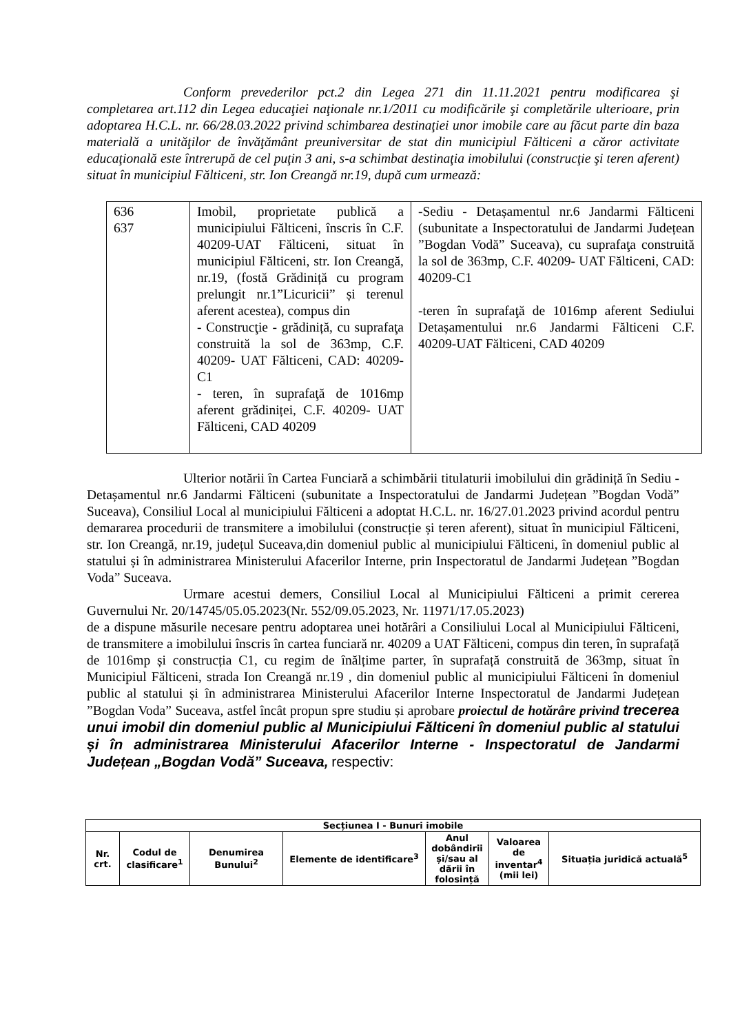Conform prevederilor pct.2 din Legea 271 din 11.11.2021 pentru modificarea şi completarea art.112 din Legea educaţiei naţionale nr.1/2011 cu modificările şi completările ulterioare, prin adoptarea H.C.L. nr. 66/28.03.2022 privind schimbarea destinaţiei unor imobile care au făcut parte din baza materială a unităţilor de învăţământ preuniversitar de stat din municipiul Fălticeni a căror activitate educaţională este întrerupă de cel puţin 3 ani, s-a schimbat destinaţia imobilului (construcţie şi teren aferent) situat în municipiul Fălticeni, str. Ion Creangă nr.19, după cum urmează:
| 636 637 | Imobil, proprietate publică a municipiului Fălticeni, înscris în C.F. 40209-UAT Fălticeni, situat în municipiul Fălticeni, str. Ion Creangă, nr.19, (fostă Grădiniță cu program prelungit nr.1”Licuricii” și terenul aferent acestea), compus din - Construcţie - grădiniță, cu suprafaţa construită la sol de 363mp, C.F. 40209- UAT Fălticeni, CAD: 40209-C1 - teren, în suprafaţă de 1016mp aferent grădiniței, C.F. 40209- UAT Fălticeni, CAD 40209 | -Sediu - Detașamentul nr.6 Jandarmi Fălticeni (subunitate a Inspectoratului de Jandarmi Județean ”Bogdan Vodă” Suceava), cu suprafaţa construită la sol de 363mp, C.F. 40209- UAT Fălticeni, CAD: 40209-C1 -teren în suprafaţă de 1016mp aferent Sediului Detașamentului nr.6 Jandarmi Fălticeni C.F. 40209-UAT Fălticeni, CAD 40209 |
Ulterior notării în Cartea Funciară a schimbării titulaturii imobilului din grădiniță în Sediu - Detașamentul nr.6 Jandarmi Fălticeni (subunitate a Inspectoratului de Jandarmi Județean ”Bogdan Vodă” Suceava), Consiliul Local al municipiului Fălticeni a adoptat H.C.L. nr. 16/27.01.2023 privind acordul pentru demararea procedurii de transmitere a imobilului (construcție și teren aferent), situat în municipiul Fălticeni, str. Ion Creangă, nr.19, județul Suceava,din domeniul public al municipiului Fălticeni, în domeniul public al statului și în administrarea Ministerului Afacerilor Interne, prin Inspectoratul de Jandarmi Județean ”Bogdan Voda” Suceava.
Urmare acestui demers, Consiliul Local al Municipiului Fălticeni a primit cererea Guvernului Nr. 20/14745/05.05.2023(Nr. 552/09.05.2023, Nr. 11971/17.05.2023)
de a dispune măsurile necesare pentru adoptarea unei hotărâri a Consiliului Local al Municipiului Fălticeni, de transmitere a imobilului înscris în cartea funciară nr. 40209 a UAT Fălticeni, compus din teren, în suprafață de 1016mp și construcția C1, cu regim de înălțime parter, în suprafață construită de 363mp, situat în Municipiul Fălticeni, strada Ion Creangă nr.19 , din domeniul public al municipiului Fălticeni în domeniul public al statului și în administrarea Ministerului Afacerilor Interne Inspectoratul de Jandarmi Județean ”Bogdan Voda” Suceava, astfel încât propun spre studiu și aprobare proiectul de hotărâre privind trecerea unui imobil din domeniul public al Municipiului Fălticeni în domeniul public al statului și în administrarea Ministerului Afacerilor Interne - Inspectoratul de Jandarmi Județean „Bogdan Vodă” Suceava, respectiv:
| Secțiunea I - Bunuri imobile | | | | | | |
| --- | --- | --- | --- | --- | --- | --- |
| Nr. crt. | Codul de clasificare<sup>1</sup> | Denumirea Bunului<sup>2</sup> | Elemente de identificare<sup>3</sup> | Anul dobândirii și/sau al dării în folosință | Valoarea de inventar<sup>4</sup> (mii lei) | Situația juridică actuală<sup>5</sup> |